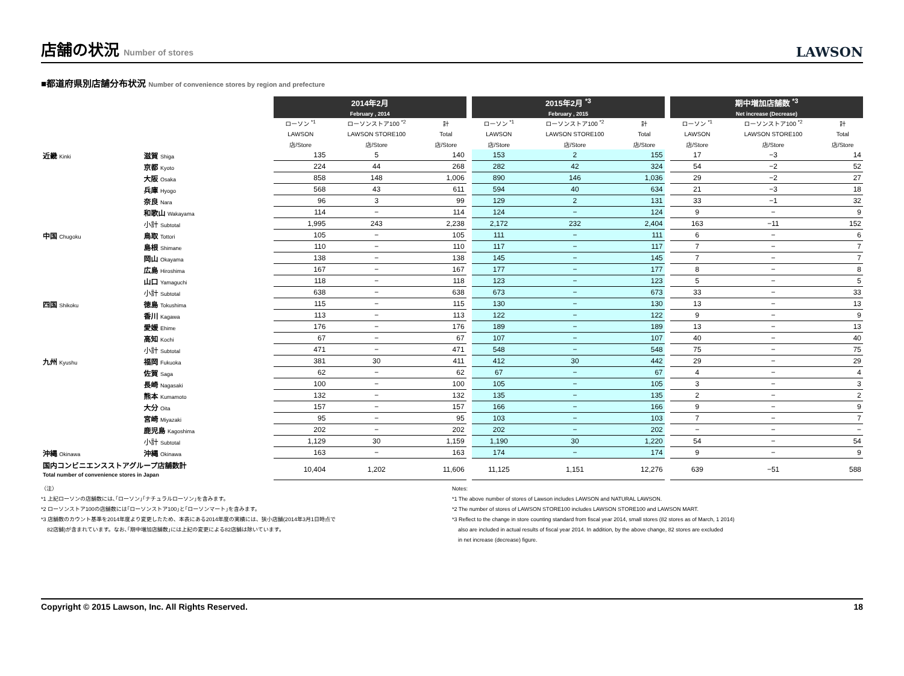店舗の状況 Number of stores
LAWSON
■都道府県別店舗分布状況 Number of convenience stores by region and prefecture
| | | 2014年2月 February , 2014 | | | | 2015年2月 <sup>*3</sup> February , 2015 | | | | 期中増加店舗数 <sup>*3</sup> Net increase (Decrease) | | |
| --- | --- | --- | --- | --- | --- | --- | --- | --- | --- | --- | --- | --- |
| | | ローソン <sup>*1</sup> | ローソンストア100 <sup>*2</sup> | 計 | | ローソン <sup>*1</sup> | ローソンストア100 <sup>*2</sup> | 計 | | ローソン <sup>*1</sup> | ローソンストア100 <sup>*2</sup> | 計 |
| | | LAWSON | LAWSON STORE100 | Total | | LAWSON | LAWSON STORE100 | Total | | LAWSON | LAWSON STORE100 | Total |
| | | 店/Store | 店/Store | 店/Store | | 店/Store | 店/Store | 店/Store | | 店/Store | 店/Store | 店/Store |
| 近畿 Kinki | 滋賀 Shiga | 135 | 5 | 140 | | 153 | 2 | 155 | | 17 | −3 | 14 |
| | 京都 Kyoto | 224 | 44 | 268 | | 282 | 42 | 324 | | 54 | −2 | 52 |
| | 大阪 Osaka | 858 | 148 | 1,006 | | 890 | 146 | 1,036 | | 29 | −2 | 27 |
| | 兵庫 Hyogo | 568 | 43 | 611 | | 594 | 40 | 634 | | 21 | −3 | 18 |
| | 奈良 Nara | 96 | 3 | 99 | | 129 | 2 | 131 | | 33 | −1 | 32 |
| | 和歌山 Wakayama | 114 | − | 114 | | 124 | − | 124 | | 9 | − | 9 |
| | 小計 Subtotal | 1,995 | 243 | 2,238 | | 2,172 | 232 | 2,404 | | 163 | −11 | 152 |
| 中国 Chugoku | 鳥取 Tottori | 105 | − | 105 | | 111 | − | 111 | | 6 | − | 6 |
| | 島根 Shimane | 110 | − | 110 | | 117 | − | 117 | | 7 | − | 7 |
| | 岡山 Okayama | 138 | − | 138 | | 145 | − | 145 | | 7 | − | 7 |
| | 広島 Hiroshima | 167 | − | 167 | | 177 | − | 177 | | 8 | − | 8 |
| | 山口 Yamaguchi | 118 | − | 118 | | 123 | − | 123 | | 5 | − | 5 |
| | 小計 Subtotal | 638 | − | 638 | | 673 | − | 673 | | 33 | − | 33 |
| 四国 Shikoku | 徳島 Tokushima | 115 | − | 115 | | 130 | − | 130 | | 13 | − | 13 |
| | 香川 Kagawa | 113 | − | 113 | | 122 | − | 122 | | 9 | − | 9 |
| | 愛媛 Ehime | 176 | − | 176 | | 189 | − | 189 | | 13 | − | 13 |
| | 高知 Kochi | 67 | − | 67 | | 107 | − | 107 | | 40 | − | 40 |
| | 小計 Subtotal | 471 | − | 471 | | 548 | − | 548 | | 75 | − | 75 |
| 九州 Kyushu | 福岡 Fukuoka | 381 | 30 | 411 | | 412 | 30 | 442 | | 29 | − | 29 |
| | 佐賀 Saga | 62 | − | 62 | | 67 | − | 67 | | 4 | − | 4 |
| | 長崎 Nagasaki | 100 | − | 100 | | 105 | − | 105 | | 3 | − | 3 |
| | 熊本 Kumamoto | 132 | − | 132 | | 135 | − | 135 | | 2 | − | 2 |
| | 大分 Oita | 157 | − | 157 | | 166 | − | 166 | | 9 | − | 9 |
| | 宮崎 Miyazaki | 95 | − | 95 | | 103 | − | 103 | | 7 | − | 7 |
| | 鹿児島 Kagoshima | 202 | − | 202 | | 202 | − | 202 | | − | − | − |
| | 小計 Subtotal | 1,129 | 30 | 1,159 | | 1,190 | 30 | 1,220 | | 54 | − | 54 |
| 沖縄 Okinawa | 沖縄 Okinawa | 163 | − | 163 | | 174 | − | 174 | | 9 | − | 9 |
| 国内コンビニエンスストアグループ店舗数計 Total number of convenience stores in Japan | | 10,404 | 1,202 | 11,606 | | 11,125 | 1,151 | 12,276 | | 639 | −51 | 588 |
（注）
*1 上記ローソンの店舗数には､｢ローソン｣｢ナチュラルローソン｣を含みます。
*2 ローソンストア100の店舗数には｢ローソンストア100｣と｢ローソンマート｣を含みます。
*3 店舗数のカウント基準を2014年度より変更したため、本表にある2014年度の実績には、狭小店舗(2014年3月1日時点で
82店舗)が含まれています。なお､｢期中増加店舗数｣には上記の変更による82店舗は除いています。
Notes:
*1 The above number of stores of Lawson includes LAWSON and NATURAL LAWSON.
*2 The number of stores of LAWSON STORE100 includes LAWSON STORE100 and LAWSON MART.
*3 Reflect to the change in store counting standard from fiscal year 2014, small stores (82 stores as of March, 1 2014)
also are included in actual results of fiscal year 2014. In addition, by the above change, 82 stores are excluded
in net increase (decrease) figure.
Copyright © 2015 Lawson, Inc. All Rights Reserved. 18